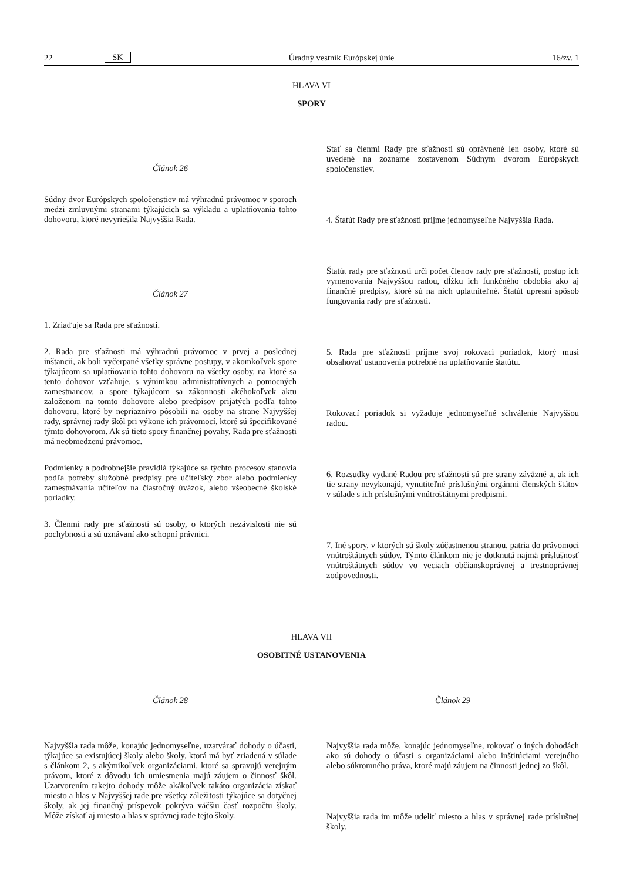22 SK Úradný vestník Európskej únie 16/zv. 1
HLAVA VI
SPORY
Článok 26
Súdny dvor Európskych spoločenstiev má výhradnú právomoc v sporoch medzi zmluvnými stranami týkajúcich sa výkladu a uplatňovania tohto dohovoru, ktoré nevyriešila Najvyššia Rada.
Článok 27
1. Zriaďuje sa Rada pre sťažnosti.
2. Rada pre sťažnosti má výhradnú právomoc v prvej a poslednej inštancii, ak boli vyčerpané všetky správne postupy, v akomkoľvek spore týkajúcom sa uplatňovania tohto dohovoru na všetky osoby, na ktoré sa tento dohovor vzťahuje, s výnimkou administratívnych a pomocných zamestnancov, a spore týkajúcom sa zákonnosti akéhokoľvek aktu založenom na tomto dohovore alebo predpisov prijatých podľa tohto dohovoru, ktoré by nepriaznivo pôsobili na osoby na strane Najvyššej rady, správnej rady škôl pri výkone ich právomocí, ktoré sú špecifikované týmto dohovorom. Ak sú tieto spory finančnej povahy, Rada pre sťažnosti má neobmedzenú právomoc.
Podmienky a podrobnejšie pravidlá týkajúce sa týchto procesov stanovia podľa potreby služobné predpisy pre učiteľský zbor alebo podmienky zamestnávania učiteľov na čiastočný úväzok, alebo všeobecné školské poriadky.
3. Členmi rady pre sťažnosti sú osoby, o ktorých nezávislosti nie sú pochybnosti a sú uznávaní ako schopní právnici.
Stať sa členmi Rady pre sťažnosti sú oprávnené len osoby, ktoré sú uvedené na zozname zostavenom Súdnym dvorom Európskych spoločenstiev.
4. Štatút Rady pre sťažnosti prijme jednomyseľne Najvyššia Rada.
Štatút rady pre sťažnosti určí počet členov rady pre sťažnosti, postup ich vymenovania Najvyššou radou, dĺžku ich funkčného obdobia ako aj finančné predpisy, ktoré sú na nich uplatniteľné. Štatút upresní spôsob fungovania rady pre sťažnosti.
5. Rada pre sťažnosti prijme svoj rokovací poriadok, ktorý musí obsahovať ustanovenia potrebné na uplatňovanie štatútu.
Rokovací poriadok si vyžaduje jednomyseľné schválenie Najvyššou radou.
6. Rozsudky vydané Radou pre sťažnosti sú pre strany záväzné a, ak ich tie strany nevykonajú, vynutiteľné príslušnými orgánmi členských štátov v súlade s ich príslušnými vnútroštátnymi predpismi.
7. Iné spory, v ktorých sú školy zúčastnenou stranou, patria do právomoci vnútroštátnych súdov. Týmto článkom nie je dotknutá najmä príslušnosť vnútroštátnych súdov vo veciach občianskoprávnej a trestnoprávnej zodpovednosti.
HLAVA VII
OSOBITNÉ USTANOVENIA
Článok 28
Najvyššia rada môže, konajúc jednomyseľne, uzatvárať dohody o účasti, týkajúce sa existujúcej školy alebo školy, ktorá má byť zriadená v súlade s článkom 2, s akýmikoľvek organizáciami, ktoré sa spravujú verejným právom, ktoré z dôvodu ich umiestnenia majú záujem o činnosť škôl. Uzatvorením takejto dohody môže akákoľvek takáto organizácia získať miesto a hlas v Najvyššej rade pre všetky záležitosti týkajúce sa dotyčnej školy, ak jej finančný príspevok pokrýva väčšiu časť rozpočtu školy. Môže získať aj miesto a hlas v správnej rade tejto školy.
Článok 29
Najvyššia rada môže, konajúc jednomyseľne, rokovať o iných dohodách ako sú dohody o účasti s organizáciami alebo inštitúciami verejného alebo súkromného práva, ktoré majú záujem na činnosti jednej zo škôl.
Najvyššia rada im môže udeliť miesto a hlas v správnej rade príslušnej školy.